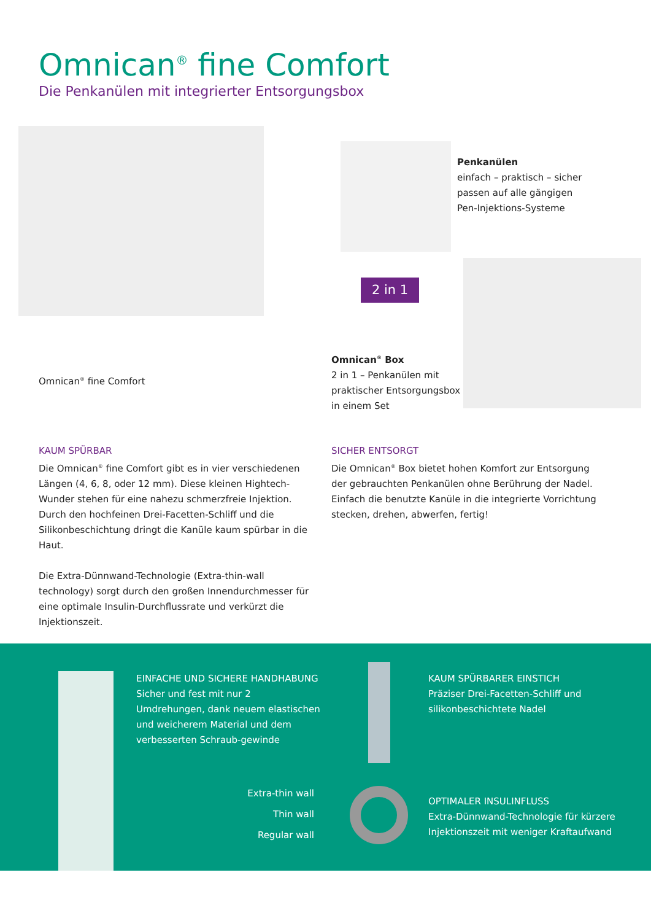Omnican<sup>®</sup> fine Comfort
Die Penkanülen mit integrierter Entsorgungsbox
Penkanülen
einfach – praktisch – sicher
passen auf alle gängigen
Pen-Injektions-Systeme
2 in 1
Omnican<sup>®</sup> Box
2 in 1 – Penkanülen mit
praktischer Entsorgungsbox
in einem Set
Omnican<sup>®</sup> fine Comfort
KAUM SPÜRBAR
Die Omnican<sup>®</sup> fine Comfort gibt es in vier verschiedenen Längen (4, 6, 8, oder 12 mm). Diese kleinen Hightech-Wunder stehen für eine nahezu schmerzfreie Injektion. Durch den hochfeinen Drei-Facetten-Schliff und die Silikonbeschichtung dringt die Kanüle kaum spürbar in die Haut.
Die Extra-Dünnwand-Technologie (Extra-thin-wall technology) sorgt durch den großen Innendurchmesser für eine optimale Insulin-Durchflussrate und verkürzt die Injektionszeit.
SICHER ENTSORGT
Die Omnican<sup>®</sup> Box bietet hohen Komfort zur Entsorgung der gebrauchten Penkanülen ohne Berührung der Nadel. Einfach die benutzte Kanüle in die integrierte Vorrichtung stecken, drehen, abwerfen, fertig!
EINFACHE UND SICHERE HANDHABUNG
Sicher und fest mit nur 2 Umdrehungen, dank neuem elastischen und weicherem Material und dem verbesserten Schraub-gewinde
KAUM SPÜRBARER EINSTICH
Präziser Drei-Facetten-Schliff und silikonbeschichtete Nadel
Extra-thin wall
Thin wall
Regular wall
OPTIMALER INSULINFLUSS
Extra-Dünnwand-Technologie für kürzere Injektionszeit mit weniger Kraftaufwand